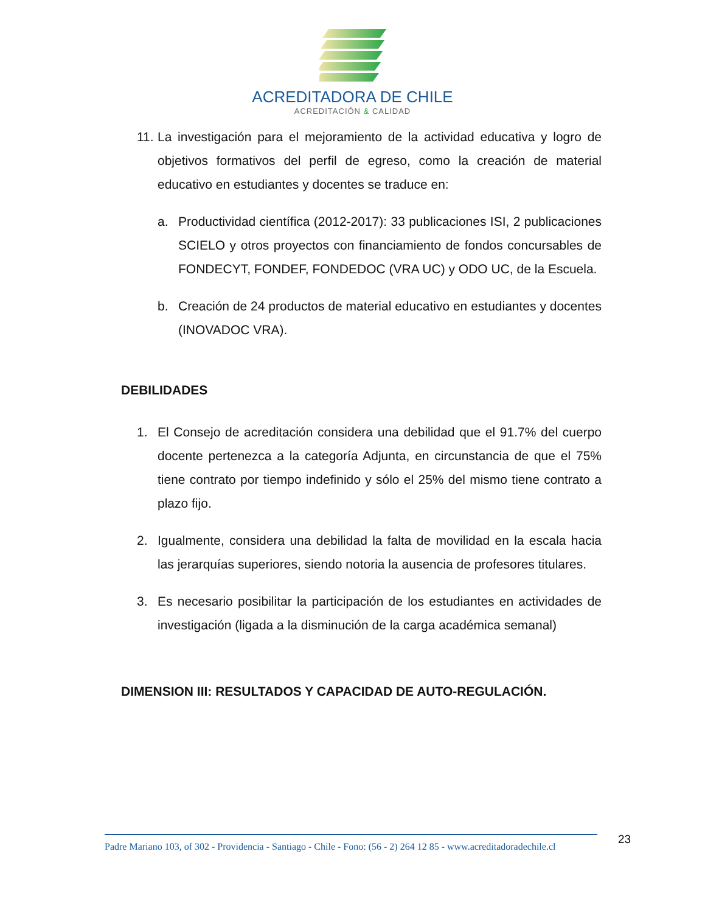ACREDITADORA DE CHILE
ACREDITACIÓN & CALIDAD
11. La investigación para el mejoramiento de la actividad educativa y logro de objetivos formativos del perfil de egreso, como la creación de material educativo en estudiantes y docentes se traduce en:
a. Productividad científica (2012-2017): 33 publicaciones ISI, 2 publicaciones SCIELO y otros proyectos con financiamiento de fondos concursables de FONDECYT, FONDEF, FONDEDOC (VRA UC) y ODO UC, de la Escuela.
b. Creación de 24 productos de material educativo en estudiantes y docentes (INOVADOC VRA).
DEBILIDADES
1. El Consejo de acreditación considera una debilidad que el 91.7% del cuerpo docente pertenezca a la categoría Adjunta, en circunstancia de que el 75% tiene contrato por tiempo indefinido y sólo el 25% del mismo tiene contrato a plazo fijo.
2. Igualmente, considera una debilidad la falta de movilidad en la escala hacia las jerarquías superiores, siendo notoria la ausencia de profesores titulares.
3. Es necesario posibilitar la participación de los estudiantes en actividades de investigación (ligada a la disminución de la carga académica semanal)
DIMENSION III: RESULTADOS Y CAPACIDAD DE AUTO-REGULACIÓN.
Padre Mariano 103, of 302 - Providencia - Santiago - Chile - Fono: (56 - 2) 264 12 85 - www.acreditadoradechile.cl
23